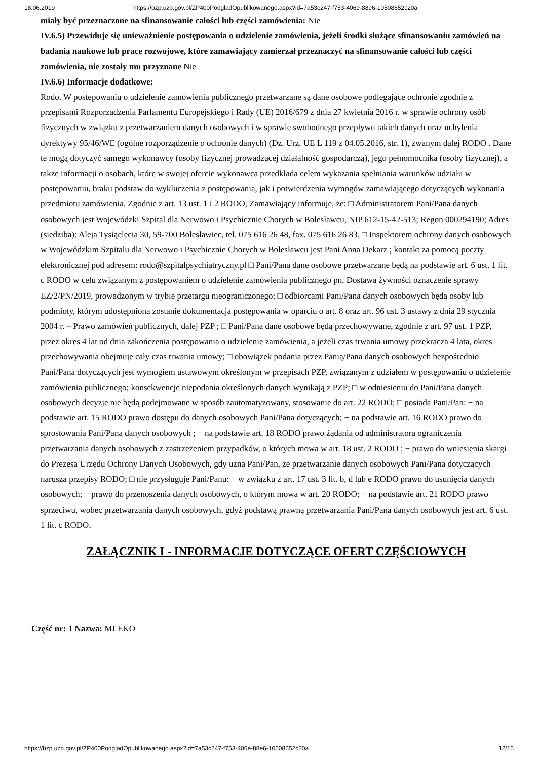18.06.2019 https://bzp.uzp.gov.pl/ZP400PodgladOpublikowanego.aspx?id=7a53c247-f753-406e-88e6-10508652c20a
miały być przeznaczone na sfinansowanie całości lub części zamówienia: Nie
IV.6.5) Przewiduje się unieważnienie postępowania o udzielenie zamówienia, jeżeli środki służące sfinansowaniu zamówień na badania naukowe lub prace rozwojowe, które zamawiający zamierzał przeznaczyć na sfinansowanie całości lub części zamówienia, nie zostały mu przyznane Nie
IV.6.6) Informacje dodatkowe:
Rodo. W postępowaniu o udzielenie zamówienia publicznego przetwarzane są dane osobowe podlegające ochronie zgodnie z przepisami Rozporządzenia Parlamentu Europejskiego i Rady (UE) 2016/679 z dnia 27 kwietnia 2016 r. w sprawie ochrony osób fizycznych w związku z przetwarzaniem danych osobowych i w sprawie swobodnego przepływu takich danych oraz uchylenia dyrektywy 95/46/WE (ogólne rozporządzenie o ochronie danych) (Dz. Urz. UE L 119 z 04.05.2016, str. 1), zwanym dalej RODO . Dane te mogą dotyczyć samego wykonawcy (osoby fizycznej prowadzącej działalność gospodarczą), jego pełnomocnika (osoby fizycznej), a także informacji o osobach, które w swojej ofercie wykonawca przedkłada celem wykazania spełniania warunków udziału w postępowaniu, braku podstaw do wykluczenia z postępowania, jak i potwierdzenia wymogów zamawiającego dotyczących wykonania przedmiotu zamówienia. Zgodnie z art. 13 ust. 1 i 2 RODO, Zamawiający informuje, że: □ Administratorem Pani/Pana danych osobowych jest Wojewódzki Szpital dla Nerwowo i Psychicznie Chorych w Bolesławcu, NIP 612-15-42-513; Regon 000294190; Adres (siedziba): Aleja Tysiąclecia 30, 59-700 Bolesławiec, tel. 075 616 26 48, fax. 075 616 26 83. □ Inspektorem ochrony danych osobowych w Wojewódzkim Szpitalu dla Nerwowo i Psychicznie Chorych w Bolesławcu jest Pani Anna Dekarz ; kontakt za pomocą poczty elektronicznej pod adresem: rodo@szpitalpsychiatryczny.pl □ Pani/Pana dane osobowe przetwarzane będą na podstawie art. 6 ust. 1 lit. c RODO w celu związanym z postępowaniem o udzielenie zamówienia publicznego pn. Dostawa żywności oznaczenie sprawy EZ/2/PN/2019, prowadzonym w trybie przetargu nieograniczonego; □ odbiorcami Pani/Pana danych osobowych będą osoby lub podmioty, którym udostępniona zostanie dokumentacja postępowania w oparciu o art. 8 oraz art. 96 ust. 3 ustawy z dnia 29 stycznia 2004 r. – Prawo zamówień publicznych, dalej PZP ; □ Pani/Pana dane osobowe będą przechowywane, zgodnie z art. 97 ust. 1 PZP, przez okres 4 lat od dnia zakończenia postępowania o udzielenie zamówienia, a jeżeli czas trwania umowy przekracza 4 lata, okres przechowywania obejmuje cały czas trwania umowy; □ obowiązek podania przez Panią/Pana danych osobowych bezpośrednio Pani/Pana dotyczących jest wymogiem ustawowym określonym w przepisach PZP, związanym z udziałem w postępowaniu o udzielenie zamówienia publicznego; konsekwencje niepodania określonych danych wynikają z PZP; □ w odniesieniu do Pani/Pana danych osobowych decyzje nie będą podejmowane w sposób zautomatyzowany, stosowanie do art. 22 RODO; □ posiada Pani/Pan: − na podstawie art. 15 RODO prawo dostępu do danych osobowych Pani/Pana dotyczących; − na podstawie art. 16 RODO prawo do sprostowania Pani/Pana danych osobowych ; − na podstawie art. 18 RODO prawo żądania od administratora ograniczenia przetwarzania danych osobowych z zastrzeżeniem przypadków, o których mowa w art. 18 ust. 2 RODO ; − prawo do wniesienia skargi do Prezesa Urzędu Ochrony Danych Osobowych, gdy uzna Pani/Pan, że przetwarzanie danych osobowych Pani/Pana dotyczących narusza przepisy RODO; □ nie przysługuje Pani/Panu: − w związku z art. 17 ust. 3 lit. b, d lub e RODO prawo do usunięcia danych osobowych; − prawo do przenoszenia danych osobowych, o którym mowa w art. 20 RODO; − na podstawie art. 21 RODO prawo sprzeciwu, wobec przetwarzania danych osobowych, gdyż podstawą prawną przetwarzania Pani/Pana danych osobowych jest art. 6 ust. 1 lit. c RODO.
ZAŁĄCZNIK I - INFORMACJE DOTYCZĄCE OFERT CZĘŚCIOWYCH
Część nr: 1 Nazwa: MLEKO
https://bzp.uzp.gov.pl/ZP400PodgladOpublikowanego.aspx?id=7a53c247-f753-406e-88e6-10508652c20a 12/15